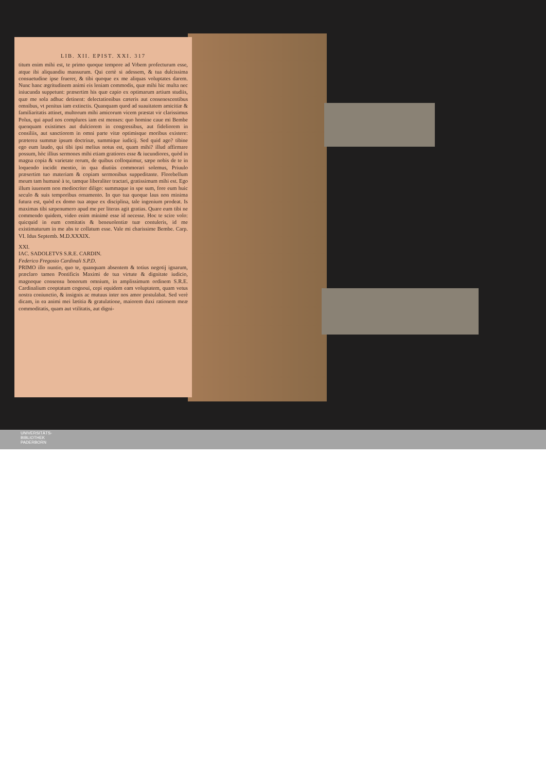LIB. XII. EPIST. XXI. 317
titum enim mihi est, te primo quoque tempore ad Vrbem profecturum esse, atque ibi aliquandiu mansurum. Qui certè si adessem, & tua dulcissima consuetudine ipse fruerer, & tibi quoque ex me aliquas voluptates darem. Nunc hanc ægritudinem animi eis leniam commodis, quæ mihi hic multa nec iniucunda suppetunt: præsertim his quæ capio ex optimarum artium studiis, quæ me sola adhuc detinent: delectationibus cæteris aut consenescentibus omnibus, vt penitus iam extinctis. Quanquam quod ad suauitatem amicitiæ & familiaritatis attinet, multorum mihi amicorum vicem præstat vir clarissimus Polus, qui apud nos complures iam est menses: quo homine caue mi Bembe quenquam existimes aut dulciorem in congressibus, aut fideliorem in consiliis, aut sanctiorem in omni parte vitæ optimisque moribus existere: præterea summæ ipsum doctrinæ, summique iudicij. Sed quid ago? tibine ego eum laudo, qui tibi ipsi melius notus est, quam mihi? illud affirmare possum, hòc illius sermones mihi etiam gratiores esse & iucundiores, quòd in magna copia & varietate rerum, de quibus colloquimur, sæpe nobis de te in loquendo incidit mentio, in qua diutiùs commorari solemus, Priuulo præsertim tuo materiam & copiam sermonibus suppeditante. Florebellum meum tam humanè à te, tamque liberaliter tractari, gratissimum mihi est. Ego illum iuuenem non mediocriter diligo: summaque in spe sum, fore eum huic seculo & suis temporibus ornamento. In quo tua quoque laus non minima futura est, quòd ex domo tua atque ex disciplina, tale ingenium prodeat. Is maximas tibi sæpenumero apud me per literas agit gratias. Quare eum tibi ne commendo quidem, video enim minimè esse id necesse. Hoc te scire volo: quicquid in eum comitatis & beneuolentiæ tuæ contuleris, id me existimaturum in me abs te collatum esse. Vale mi charissime Bembe. Carp. VI. Idus Septemb. M.D.XXXIX.
XXI.
IAC. SADOLETVS S.R.E. CARDIN.
Federico Fregosio Cardinali S.P.D.
PRIMO illo nuntio, quo te, quanquam absentem & totius negotij ignarum, præclaro tamen Pontificis Maximi de tua virtute & dignitate iudicio, magnoque consensu bonorum omnium, in amplissimum ordinem S.R.E. Cardinalium cooptatum cognoui, cepi equidem eam voluptatem, quam vetus nostra coniunctio, & insignis ac mutuus inter nos amor postulabat. Sed verè dicam, in ea animi mei lætitia & gratulatione, maiorem duxi rationem meæ commoditatis, quam aut vtilitatis, aut digni-
UNIVERSITÄTS-
BIBLIOTHEK
PADERBORN